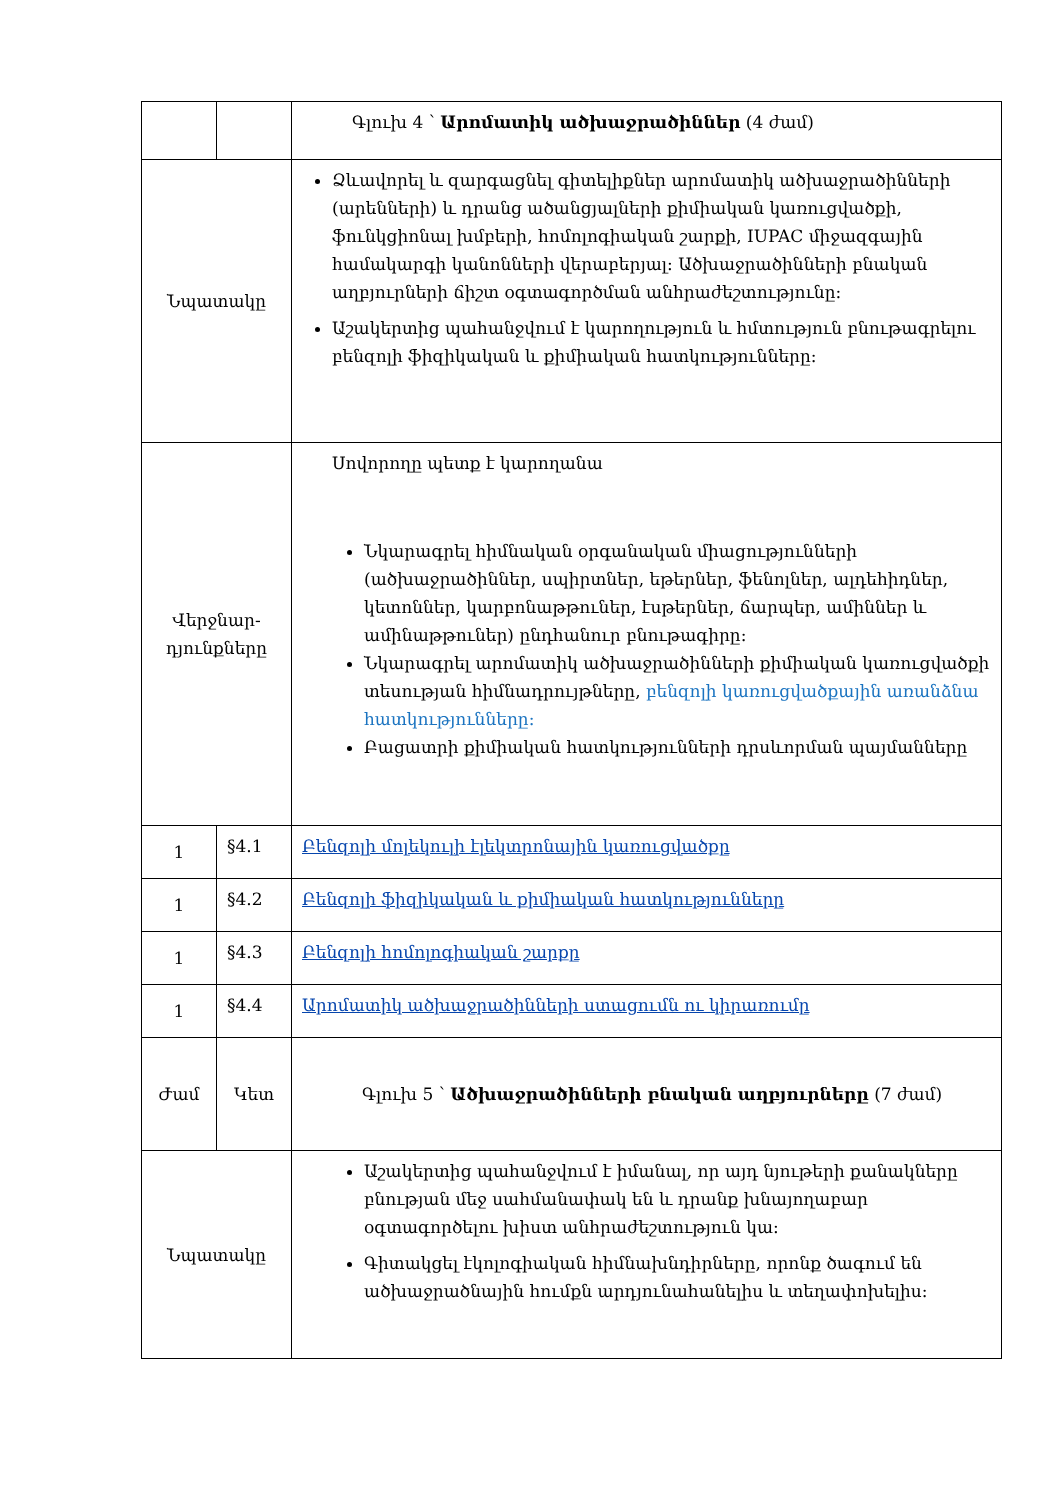| | | Գլուխ 4 ՝ Արոմատիկ ածխաջրածիններ (4 ժամ) |
| Նպատակը | | Ձևավորել և զարգացնել գիտելիքներ արոմատիկ ածխաջրածինների (արենների) և դրանց ածանցյալների քիմիական կառուցվածքի, ֆունկցիոնալ խմբերի, հոմոլոգիական շարքի, IUPAC միջազգային համակարգի կանոնների վերաբերյալ: Ածխաջրածինների բնական աղբյուրների ճիշտ օգտագործման անհրաժեշտությունը: Աշակերտից պահանջվում է կարողություն և հմտություն բնութագրելու բենզոլի ֆիզիկական և քիմիական հատկությունները: |
| Վերջնար- դյունքները | | Սովորողը պետք է կարողանա Նկարագրել հիմնական օրգանական միացությունների (ածխաջրածիններ, սպիրտներ, եթերներ, ֆենոլներ, ալդեհիդներ, կետոններ, կարբոնաթթուներ, էսթերներ, ճարպեր, ամիններ և ամինաթթուներ) ընդհանուր բնութագիրը: Նկարագրել արոմատիկ ածխաջրածինների քիմիական կառուցվածքի տեսության հիմնադրույթները, բենզոլի կառուցվածքային առանձնա հատկությունները: Բացատրի քիմիական հատկությունների դրսևորման պայմանները |
| 1 | §4.1 | Բենզոլի մոլեկուլի էլեկտրոնային կառուցվածքը |
| 1 | §4.2 | Բենզոլի ֆիզիկական և քիմիական հատկությունները |
| 1 | §4.3 | Բենզոլի հոմոլոգիական շարքը |
| 1 | §4.4 | Արոմատիկ ածխաջրածինների ստացումն ու կիրառումը |
| Ժամ | Կետ | Գլուխ 5 ՝ Ածխաջրածինների բնական աղբյուրները (7 ժամ) |
| Նպատակը | | Աշակերտից պահանջվում է իմանալ, որ այդ նյութերի քանակները բնության մեջ սահմանափակ են և դրանք խնայողաբար օգտագործելու խիստ անհրաժեշտություն կա: Գիտակցել էկոլոգիական հիմնախնդիրները, որոնք ծագում են ածխաջրածնային հումքն արդյունահանելիս և տեղափոխելիս: |